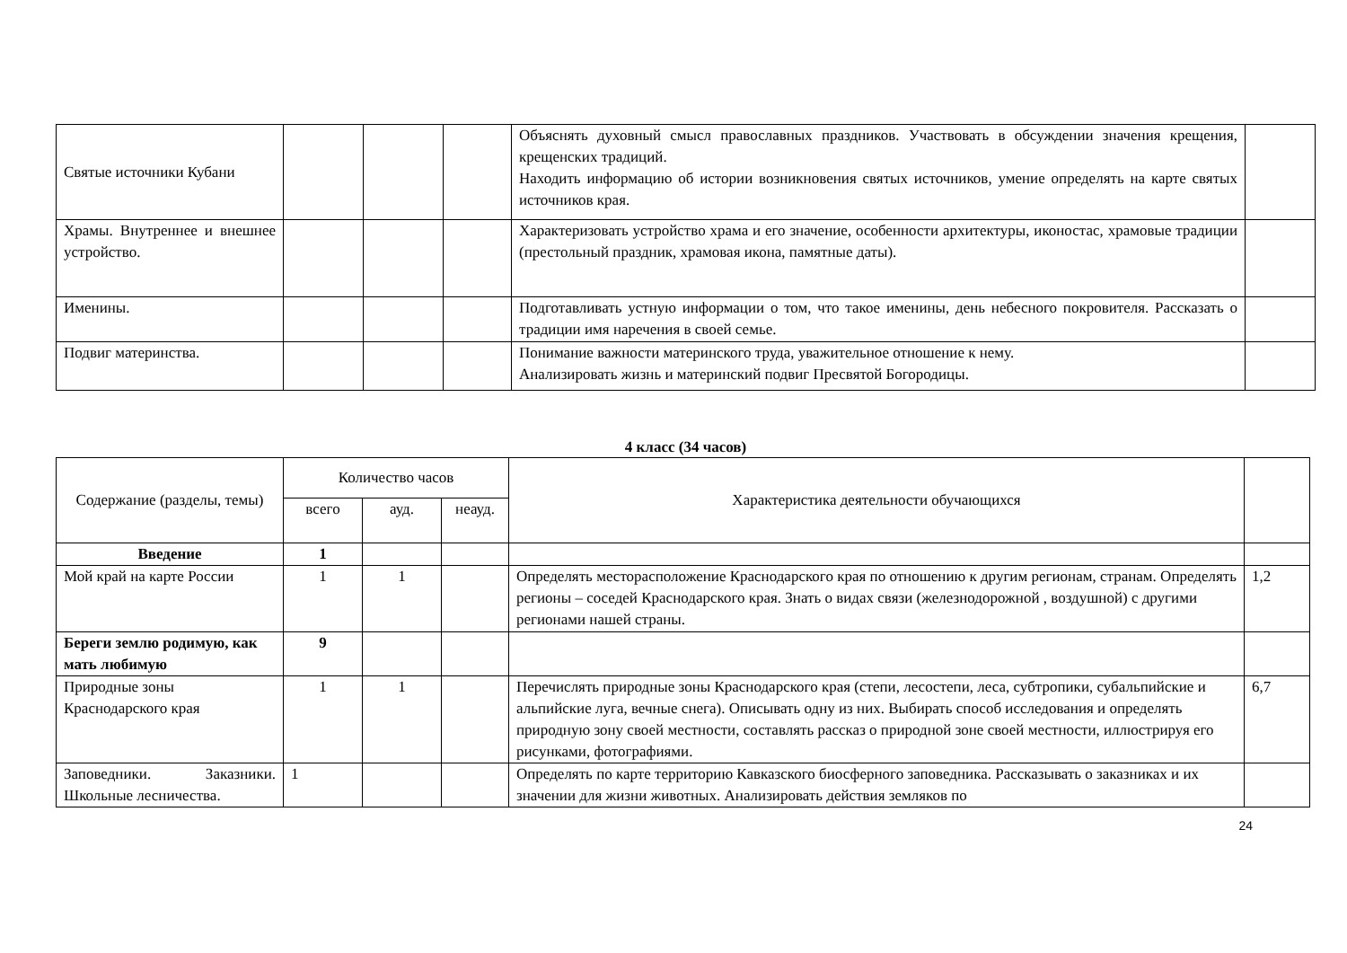| Святые источники Кубани | | | | Объяснять духовный смысл православных праздников. Участвовать в обсуждении значения крещения, крещенских традиций. Находить информацию об истории возникновения святых источников, умение определять на карте святых источников края. | |
| Храмы. Внутреннее и внешнее устройство. | | | | Характеризовать устройство храма и его значение, особенности архитектуры, иконостас, храмовые традиции (престольный праздник, храмовая икона, памятные даты). | |
| Именины. | | | | Подготавливать устную информации о том, что такое именины, день небесного покровителя. Рассказать о традиции имя наречения в своей семье. | |
| Подвиг материнства. | | | | Понимание важности материнского труда, уважительное отношение к нему. Анализировать жизнь и материнский подвиг Пресвятой Богородицы. | |
4 класс (34 часов)
| Содержание (разделы, темы) | Количество часов | | | Характеристика деятельности обучающихся | |
| --- | --- | --- | --- | --- | --- |
| | всего | ауд. | неауд. | | |
| Введение | 1 | | | | |
| Мой край на карте России | 1 | 1 | | Определять месторасположение Краснодарского края по отношению к другим регионам, странам. Определять регионы – соседей Краснодарского края. Знать о видах связи (железнодорожной , воздушной) с другими регионами нашей страны. | 1,2 |
| Береги землю родимую, как мать любимую | 9 | | | | |
| Природные зоны Краснодарского края | 1 | 1 | | Перечислять природные зоны Краснодарского края (степи, лесостепи, леса, субтропики, субальпийские и альпийские луга, вечные снега). Описывать одну из них. Выбирать способ исследования и определять природную зону своей местности, составлять рассказ о природной зоне своей местности, иллюстрируя его рисунками, фотографиями. | 6,7 |
| Заповедники. Заказники. Школьные лесничества. | 1 | | | Определять по карте территорию Кавказского биосферного заповедника. Рассказывать о заказниках и их значении для жизни животных. Анализировать действия земляков по | |
24